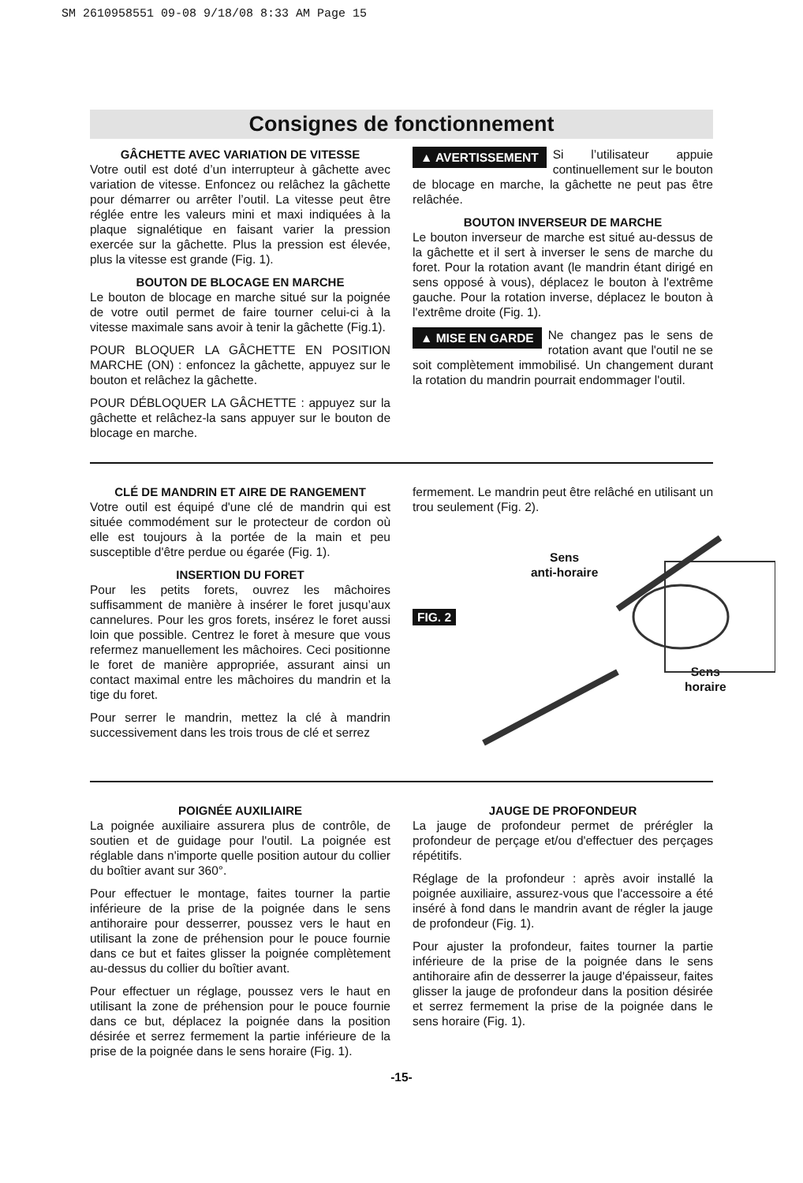SM 2610958551 09-08 9/18/08 8:33 AM Page 15
Consignes de fonctionnement
GÂCHETTE AVEC VARIATION DE VITESSE
Votre outil est doté d’un interrupteur à gâchette avec variation de vitesse. Enfoncez ou relâchez la gâchette pour démarrer ou arrêter l’outil. La vitesse peut être réglée entre les valeurs mini et maxi indiquées à la plaque signalétique en faisant varier la pression exercée sur la gâchette. Plus la pression est élevée, plus la vitesse est grande (Fig. 1).
BOUTON DE BLOCAGE EN MARCHE
Le bouton de blocage en marche situé sur la poignée de votre outil permet de faire tourner celui-ci à la vitesse maximale sans avoir à tenir la gâchette (Fig.1).
POUR BLOQUER LA GÂCHETTE EN POSITION MARCHE (ON) : enfoncez la gâchette, appuyez sur le bouton et relâchez la gâchette.
POUR DÉBLOQUER LA GÂCHETTE : appuyez sur la gâchette et relâchez-la sans appuyer sur le bouton de blocage en marche.
▲ AVERTISSEMENT Si l’utilisateur appuie continuellement sur le bouton de blocage en marche, la gâchette ne peut pas être relâchée.
BOUTON INVERSEUR DE MARCHE
Le bouton inverseur de marche est situé au-dessus de la gâchette et il sert à inverser le sens de marche du foret. Pour la rotation avant (le mandrin étant dirigé en sens opposé à vous), déplacez le bouton à l'extrême gauche. Pour la rotation inverse, déplacez le bouton à l'extrême droite (Fig. 1).
▲ MISE EN GARDE Ne changez pas le sens de rotation avant que l'outil ne se soit complètement immobilisé. Un changement durant la rotation du mandrin pourrait endommager l'outil.
CLÉ DE MANDRIN ET AIRE DE RANGEMENT
Votre outil est équipé d'une clé de mandrin qui est située commodément sur le protecteur de cordon où elle est toujours à la portée de la main et peu susceptible d'être perdue ou égarée (Fig. 1).
INSERTION DU FORET
Pour les petits forets, ouvrez les mâchoires suffisamment de manière à insérer le foret jusqu’aux cannelures. Pour les gros forets, insérez le foret aussi loin que possible. Centrez le foret à mesure que vous refermez manuellement les mâchoires. Ceci positionne le foret de manière appropriée, assurant ainsi un contact maximal entre les mâchoires du mandrin et la tige du foret.
Pour serrer le mandrin, mettez la clé à mandrin successivement dans les trois trous de clé et serrez
fermement. Le mandrin peut être relâché en utilisant un trou seulement (Fig. 2).
FIG. 2
Sens
anti-horaire
Sens
horaire
POIGNÉE AUXILIAIRE
La poignée auxiliaire assurera plus de contrôle, de soutien et de guidage pour l'outil. La poignée est réglable dans n'importe quelle position autour du collier du boîtier avant sur 360°.
Pour effectuer le montage, faites tourner la partie inférieure de la prise de la poignée dans le sens antihoraire pour desserrer, poussez vers le haut en utilisant la zone de préhension pour le pouce fournie dans ce but et faites glisser la poignée complètement au-dessus du collier du boîtier avant.
Pour effectuer un réglage, poussez vers le haut en utilisant la zone de préhension pour le pouce fournie dans ce but, déplacez la poignée dans la position désirée et serrez fermement la partie inférieure de la prise de la poignée dans le sens horaire (Fig. 1).
JAUGE DE PROFONDEUR
La jauge de profondeur permet de prérégler la profondeur de perçage et/ou d'effectuer des perçages répétitifs.
Réglage de la profondeur : après avoir installé la poignée auxiliaire, assurez-vous que l'accessoire a été inséré à fond dans le mandrin avant de régler la jauge de profondeur (Fig. 1).
Pour ajuster la profondeur, faites tourner la partie inférieure de la prise de la poignée dans le sens antihoraire afin de desserrer la jauge d'épaisseur, faites glisser la jauge de profondeur dans la position désirée et serrez fermement la prise de la poignée dans le sens horaire (Fig. 1).
-15-